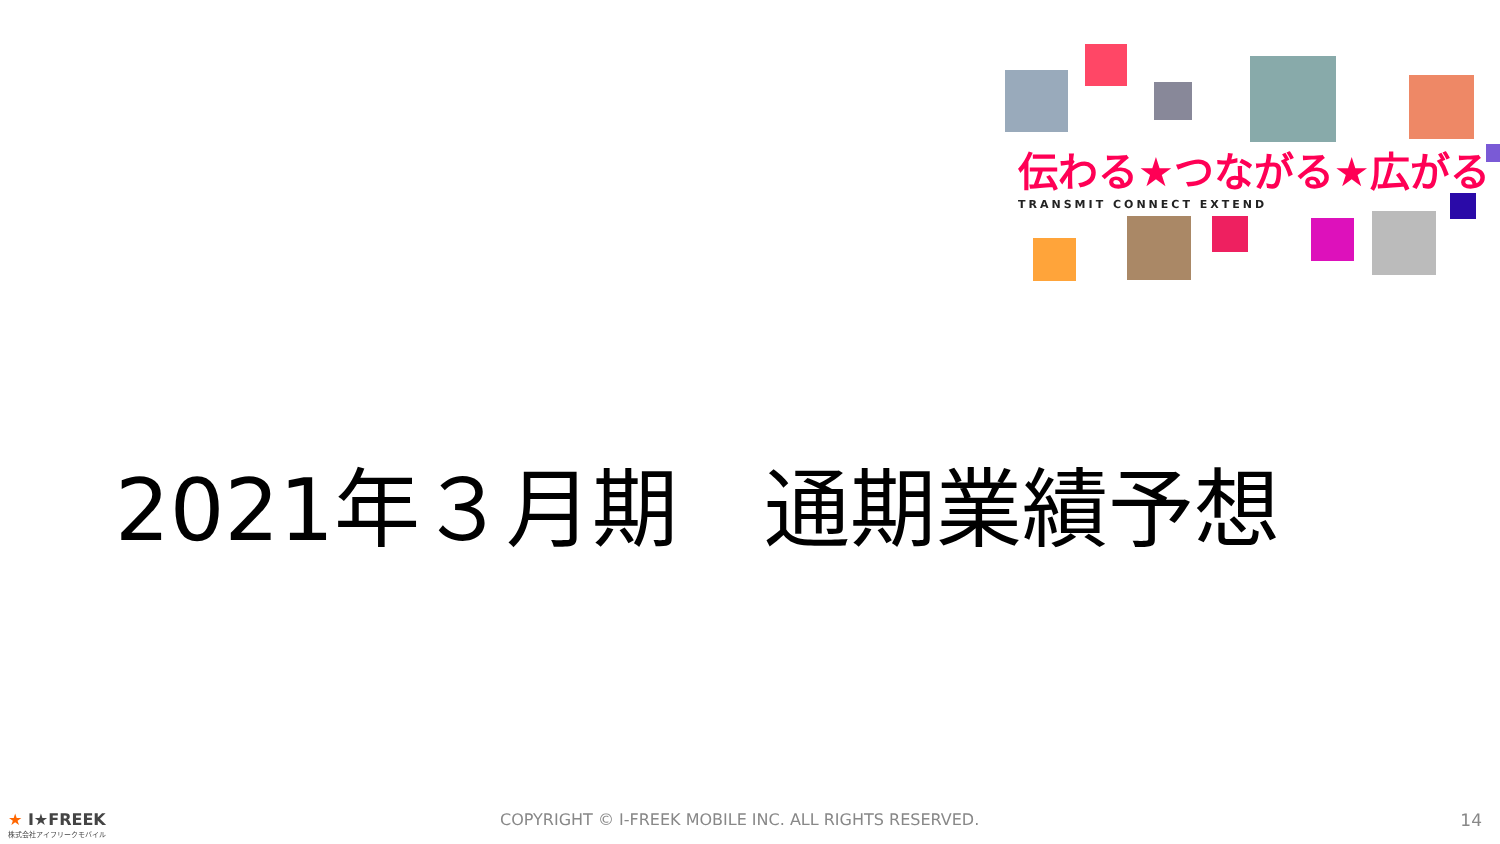伝わる★つながる★広がる
TRANSMIT CONNECT EXTEND
2021年３月期　通期業績予想
★ I★FREEK
株式会社アイフリークモバイル
COPYRIGHT © I-FREEK MOBILE INC. ALL RIGHTS RESERVED.
14